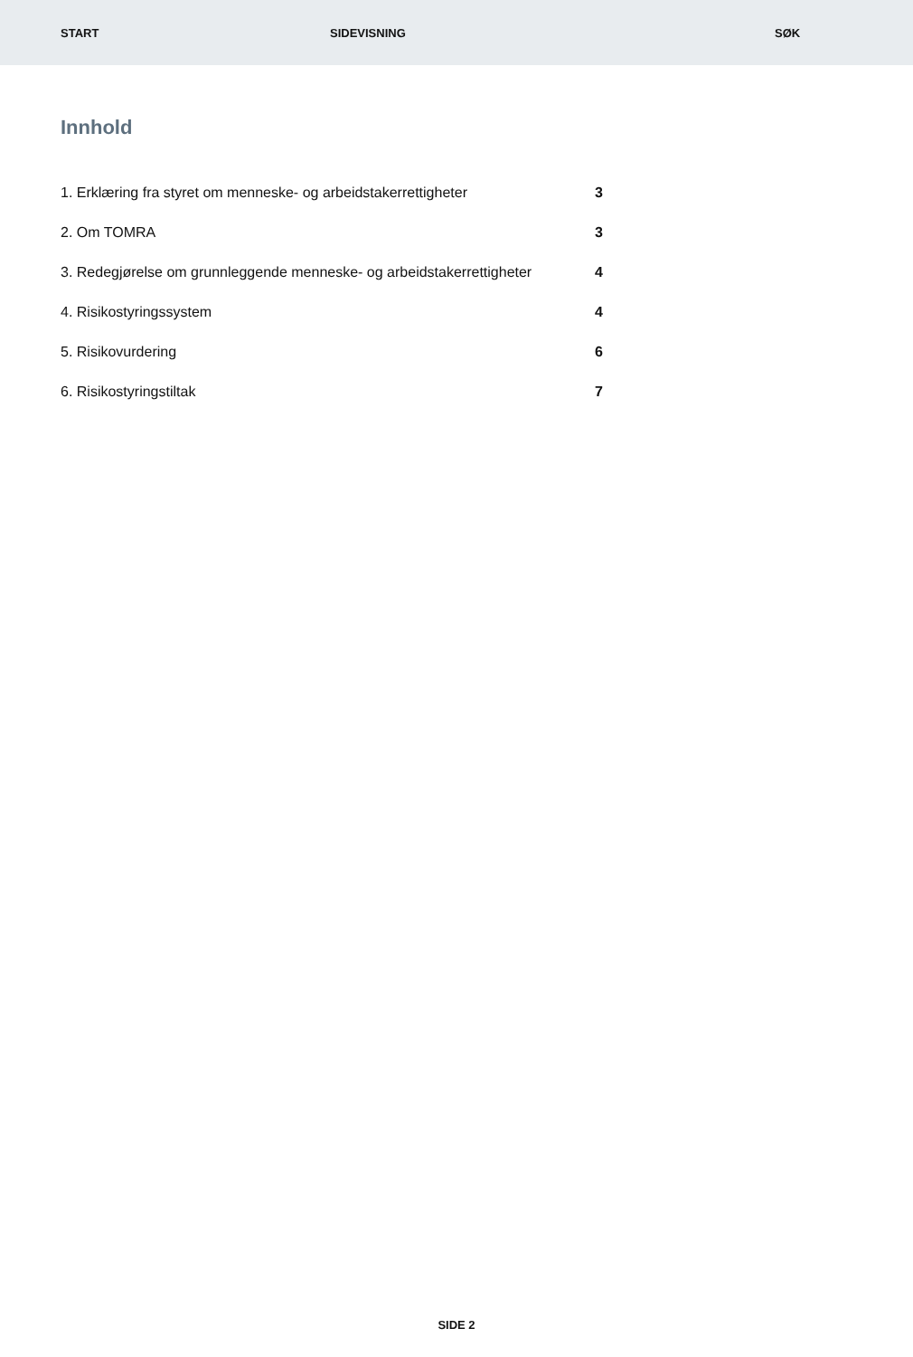START SIDEVISNING SØK
Innhold
1. Erklæring fra styret om menneske- og arbeidstakerrettigheter 3
2. Om TOMRA 3
3. Redegjørelse om grunnleggende menneske- og arbeidstakerrettigheter 4
4. Risikostyringssystem 4
5. Risikovurdering 6
6. Risikostyringstiltak 7
SIDE 2